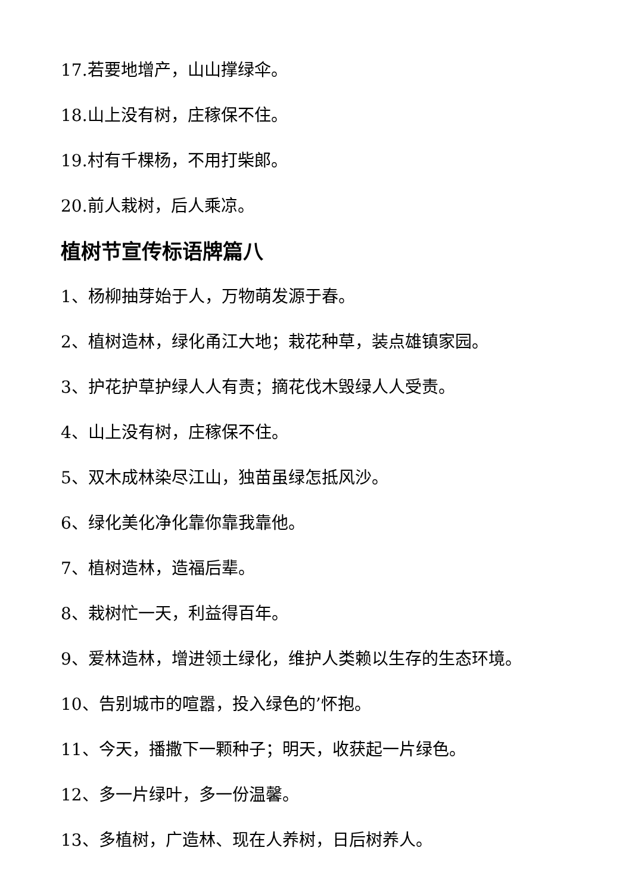17.若要地增产，山山撑绿伞。
18.山上没有树，庄稼保不住。
19.村有千棵杨，不用打柴郎。
20.前人栽树，后人乘凉。
植树节宣传标语牌篇八
1、杨柳抽芽始于人，万物萌发源于春。
2、植树造林，绿化甬江大地；栽花种草，装点雄镇家园。
3、护花护草护绿人人有责；摘花伐木毁绿人人受责。
4、山上没有树，庄稼保不住。
5、双木成林染尽江山，独苗虽绿怎抵风沙。
6、绿化美化净化靠你靠我靠他。
7、植树造林，造福后辈。
8、栽树忙一天，利益得百年。
9、爱林造林，增进领土绿化，维护人类赖以生存的生态环境。
10、告别城市的喧嚣，投入绿色的’怀抱。
11、今天，播撒下一颗种子；明天，收获起一片绿色。
12、多一片绿叶，多一份温馨。
13、多植树，广造林、现在人养树，日后树养人。